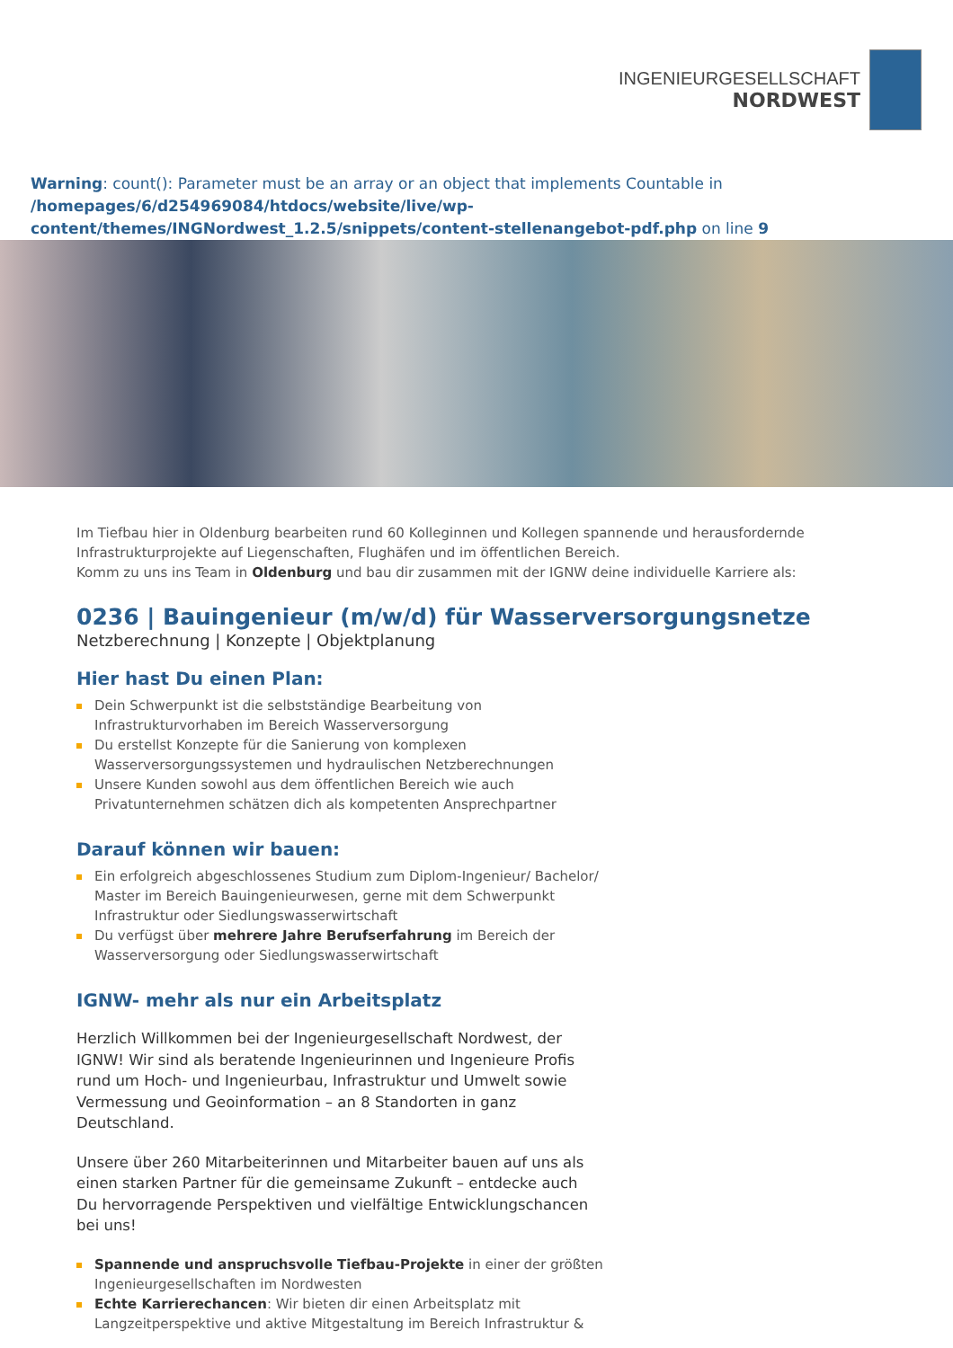INGENIEURGESELLSCHAFT
NORDWEST
Warning: count(): Parameter must be an array or an object that implements Countable in /homepages/6/d254969084/htdocs/website/live/wp-content/themes/INGNordwest_1.2.5/snippets/content-stellenangebot-pdf.php on line 9
Im Tiefbau hier in Oldenburg bearbeiten rund 60 Kolleginnen und Kollegen spannende und herausfordernde Infrastrukturprojekte auf Liegenschaften, Flughäfen und im öffentlichen Bereich.
Komm zu uns ins Team in Oldenburg und bau dir zusammen mit der IGNW deine individuelle Karriere als:
0236 | Bauingenieur (m/w/d) für Wasserversorgungsnetze
Netzberechnung | Konzepte | Objektplanung
Hier hast Du einen Plan:
Dein Schwerpunkt ist die selbstständige Bearbeitung von Infrastrukturvorhaben im Bereich Wasserversorgung
Du erstellst Konzepte für die Sanierung von komplexen Wasserversorgungssystemen und hydraulischen Netzberechnungen
Unsere Kunden sowohl aus dem öffentlichen Bereich wie auch Privatunternehmen schätzen dich als kompetenten Ansprechpartner
Darauf können wir bauen:
Ein erfolgreich abgeschlossenes Studium zum Diplom-Ingenieur/ Bachelor/ Master im Bereich Bauingenieurwesen, gerne mit dem Schwerpunkt Infrastruktur oder Siedlungswasserwirtschaft
Du verfügst über mehrere Jahre Berufserfahrung im Bereich der Wasserversorgung oder Siedlungswasserwirtschaft
IGNW- mehr als nur ein Arbeitsplatz
Herzlich Willkommen bei der Ingenieurgesellschaft Nordwest, der IGNW! Wir sind als beratende Ingenieurinnen und Ingenieure Profis rund um Hoch- und Ingenieurbau, Infrastruktur und Umwelt sowie Vermessung und Geoinformation – an 8 Standorten in ganz Deutschland.
Unsere über 260 Mitarbeiterinnen und Mitarbeiter bauen auf uns als einen starken Partner für die gemeinsame Zukunft – entdecke auch Du hervorragende Perspektiven und vielfältige Entwicklungschancen bei uns!
Spannende und anspruchsvolle Tiefbau-Projekte in einer der größten Ingenieurgesellschaften im Nordwesten
Echte Karrierechancen: Wir bieten dir einen Arbeitsplatz mit Langzeitperspektive und aktive Mitgestaltung im Bereich Infrastruktur &